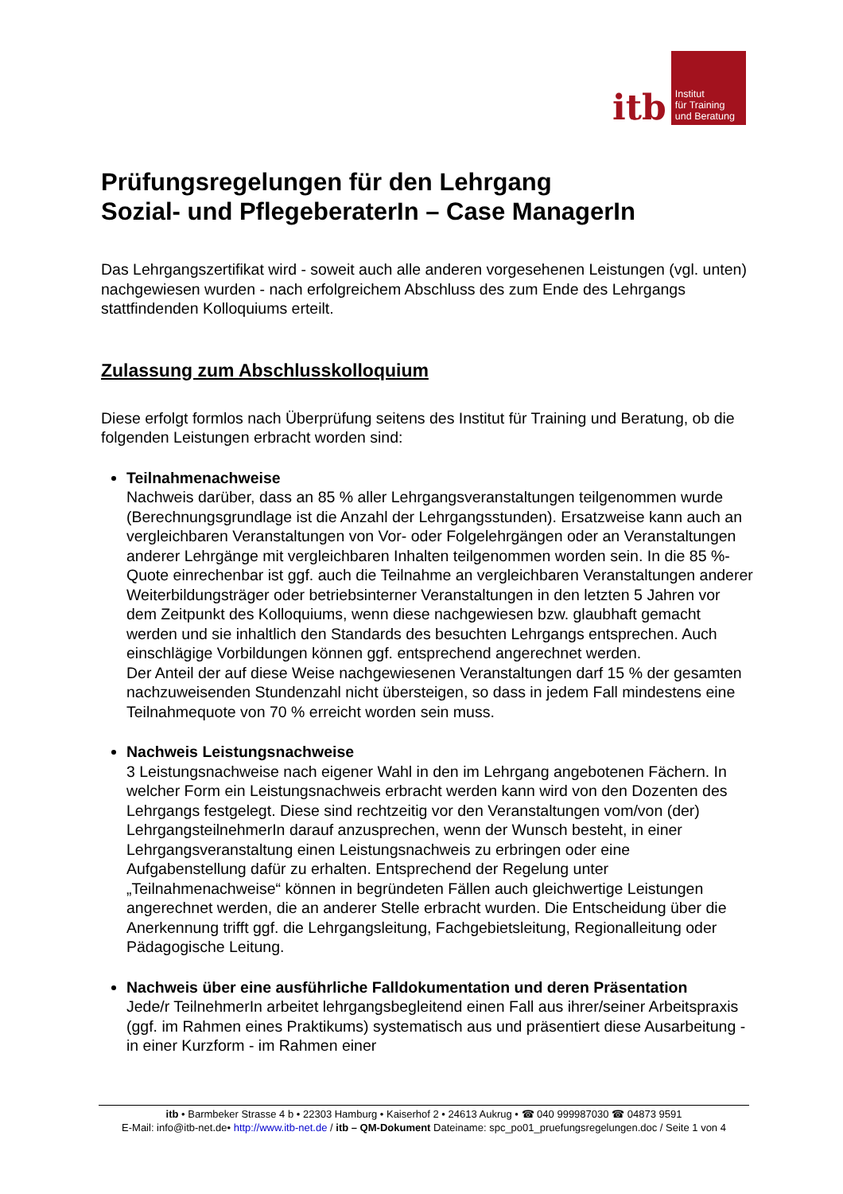itb
Institut
für Training
und Beratung
Prüfungsregelungen für den Lehrgang
Sozial- und PflegeberaterIn – Case ManagerIn
Das Lehrgangszertifikat wird - soweit auch alle anderen vorgesehenen Leistungen (vgl. unten) nachgewiesen wurden - nach erfolgreichem Abschluss des zum Ende des Lehrgangs stattfindenden Kolloquiums erteilt.
Zulassung zum Abschlusskolloquium
Diese erfolgt formlos nach Überprüfung seitens des Institut für Training und Beratung, ob die folgenden Leistungen erbracht worden sind:
Teilnahmenachweise
Nachweis darüber, dass an 85 % aller Lehrgangsveranstaltungen teilgenommen wurde (Berechnungsgrundlage ist die Anzahl der Lehrgangsstunden). Ersatzweise kann auch an vergleichbaren Veranstaltungen von Vor- oder Folgelehrgängen oder an Veranstaltungen anderer Lehrgänge mit vergleichbaren Inhalten teilgenommen worden sein. In die 85 %-Quote einrechenbar ist ggf. auch die Teilnahme an vergleichbaren Veranstaltungen anderer Weiterbildungsträger oder betriebsinterner Veranstaltungen in den letzten 5 Jahren vor dem Zeitpunkt des Kolloquiums, wenn diese nachgewiesen bzw. glaubhaft gemacht werden und sie inhaltlich den Standards des besuchten Lehrgangs entsprechen. Auch einschlägige Vorbildungen können ggf. entsprechend angerechnet werden.
Der Anteil der auf diese Weise nachgewiesenen Veranstaltungen darf 15 % der gesamten nachzuweisenden Stundenzahl nicht übersteigen, so dass in jedem Fall mindestens eine Teilnahmequote von 70 % erreicht worden sein muss.
Nachweis Leistungsnachweise
3 Leistungsnachweise nach eigener Wahl in den im Lehrgang angebotenen Fächern. In welcher Form ein Leistungsnachweis erbracht werden kann wird von den Dozenten des Lehrgangs festgelegt. Diese sind rechtzeitig vor den Veranstaltungen vom/von (der) LehrgangsteilnehmerIn darauf anzusprechen, wenn der Wunsch besteht, in einer Lehrgangsveranstaltung einen Leistungsnachweis zu erbringen oder eine Aufgabenstellung dafür zu erhalten. Entsprechend der Regelung unter „Teilnahmenachweise“ können in begründeten Fällen auch gleichwertige Leistungen angerechnet werden, die an anderer Stelle erbracht wurden. Die Entscheidung über die Anerkennung trifft ggf. die Lehrgangsleitung, Fachgebietsleitung, Regionalleitung oder Pädagogische Leitung.
Nachweis über eine ausführliche Falldokumentation und deren Präsentation
Jede/r TeilnehmerIn arbeitet lehrgangsbegleitend einen Fall aus ihrer/seiner Arbeitspraxis (ggf. im Rahmen eines Praktikums) systematisch aus und präsentiert diese Ausarbeitung - in einer Kurzform - im Rahmen einer
itb • Barmbeker Strasse 4 b • 22303 Hamburg • Kaiserhof 2 • 24613 Aukrug • ☎ 040 999987030 ☎ 04873 9591
E-Mail: info@itb-net.de• http://www.itb-net.de / itb – QM-Dokument Dateiname: spc_po01_pruefungsregelungen.doc / Seite 1 von 4